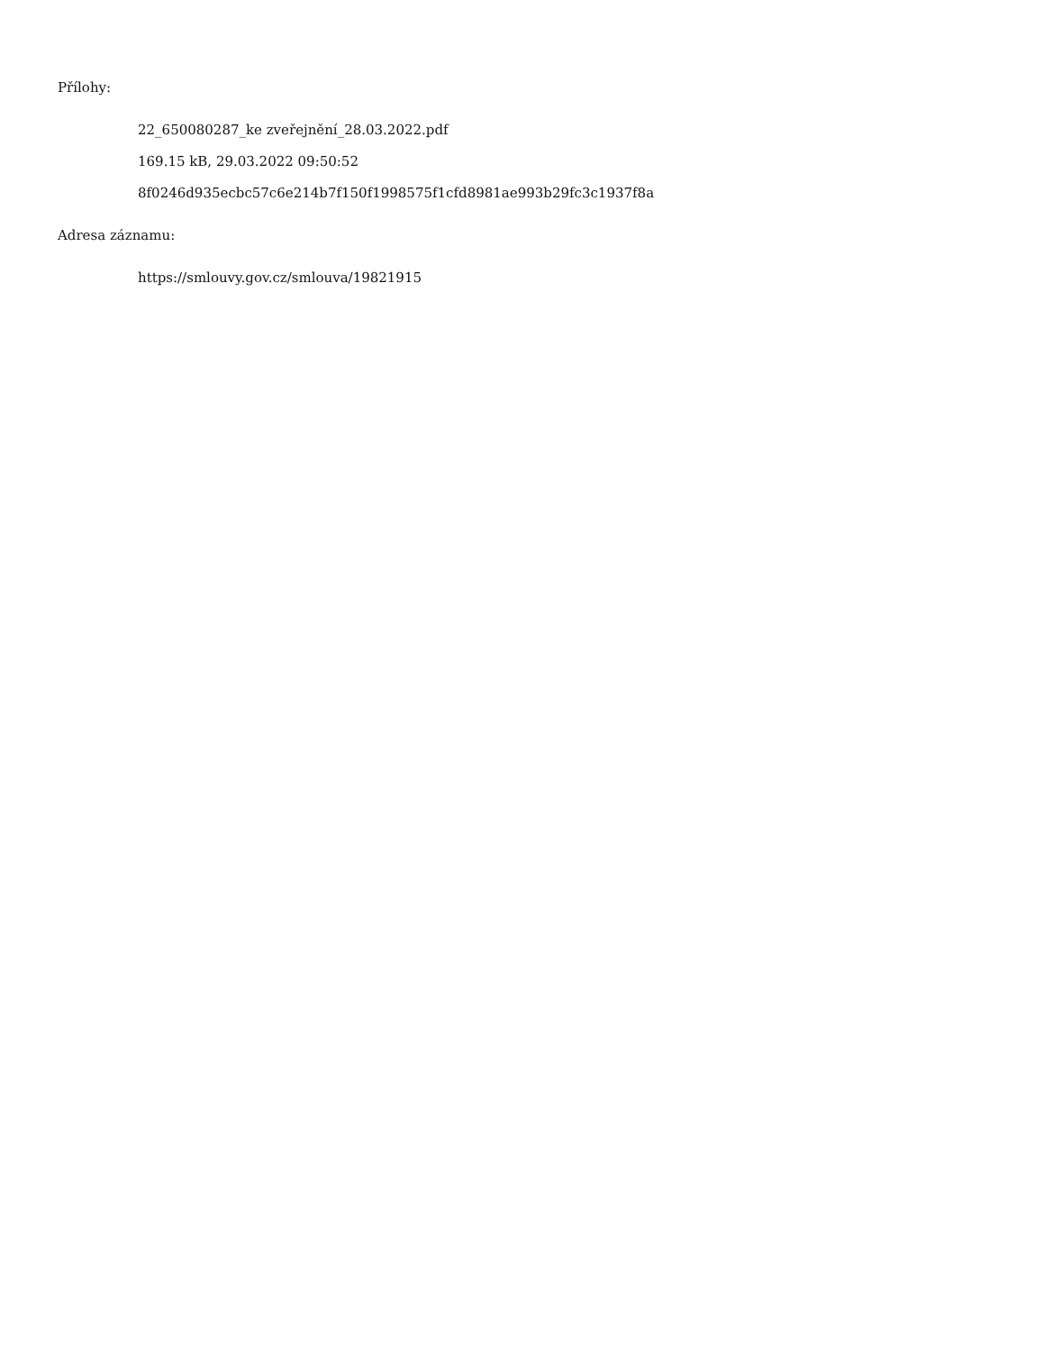Přílohy:
22_650080287_ke zveřejnění_28.03.2022.pdf
169.15 kB, 29.03.2022 09:50:52
8f0246d935ecbc57c6e214b7f150f1998575f1cfd8981ae993b29fc3c1937f8a
Adresa záznamu:
https://smlouvy.gov.cz/smlouva/19821915